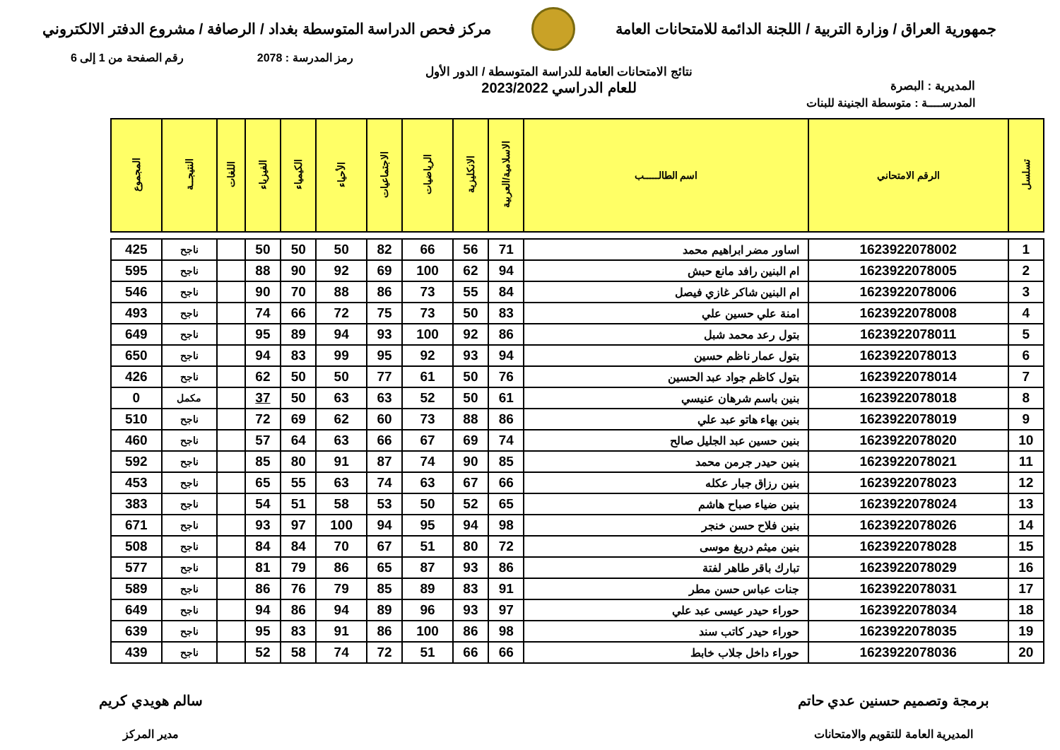جمهورية العراق / وزارة التربية / اللجنة الدائمة للامتحانات العامة
مركز فحص الدراسة المتوسطة بغداد / الرصافة / مشروع الدفتر الالكتروني
رمز المدرسة : 2078 رقم الصفحة من 1 إلى 6
المديرية : البصرة
نتائج الامتحانات العامة للدراسة المتوسطة / الدور الأول
للعام الدراسي 2023/2022
المدرســــة : متوسطة الجنينة للبنات
| تسلسل | الرقم الامتحاني | اسم الطالـــــب | الاسلامية/العربية | الانكليزية | الرياضيات | الاجتماعيات | الأحياء | الكيمياء | الفيزياء | اللغات | النتيجــة | المجموع |
| --- | --- | --- | --- | --- | --- | --- | --- | --- | --- | --- | --- | --- |
| 1 | 1623922078002 | اساور مضر ابراهيم محمد | 71 | 56 | 66 | 82 | 50 | 50 | 50 | | ناجح | 425 |
| 2 | 1623922078005 | ام البنين رافد مانع حبش | 94 | 62 | 100 | 69 | 92 | 90 | 88 | | ناجح | 595 |
| 3 | 1623922078006 | ام البنين شاكر غازي فيصل | 84 | 55 | 73 | 86 | 88 | 70 | 90 | | ناجح | 546 |
| 4 | 1623922078008 | امنة علي حسين علي | 83 | 50 | 73 | 75 | 72 | 66 | 74 | | ناجح | 493 |
| 5 | 1623922078011 | بتول رعد محمد شبل | 86 | 92 | 100 | 93 | 94 | 89 | 95 | | ناجح | 649 |
| 6 | 1623922078013 | بتول عمار ناظم حسين | 94 | 93 | 92 | 95 | 99 | 83 | 94 | | ناجح | 650 |
| 7 | 1623922078014 | بتول كاظم جواد عبد الحسين | 76 | 50 | 61 | 77 | 50 | 50 | 62 | | ناجح | 426 |
| 8 | 1623922078018 | بنين باسم شرهان عنيسي | 61 | 50 | 52 | 63 | 63 | 50 | 37 | | مكمل | 0 |
| 9 | 1623922078019 | بنين بهاء هاتو عبد علي | 86 | 88 | 73 | 60 | 62 | 69 | 72 | | ناجح | 510 |
| 10 | 1623922078020 | بنين حسين عبد الجليل صالح | 74 | 69 | 67 | 66 | 63 | 64 | 57 | | ناجح | 460 |
| 11 | 1623922078021 | بنين حيدر جرمن محمد | 85 | 90 | 74 | 87 | 91 | 80 | 85 | | ناجح | 592 |
| 12 | 1623922078023 | بنين رزاق جبار عكله | 66 | 67 | 63 | 74 | 63 | 55 | 65 | | ناجح | 453 |
| 13 | 1623922078024 | بنين ضياء صباح هاشم | 65 | 52 | 50 | 53 | 58 | 51 | 54 | | ناجح | 383 |
| 14 | 1623922078026 | بنين فلاح حسن خنجر | 98 | 94 | 95 | 94 | 100 | 97 | 93 | | ناجح | 671 |
| 15 | 1623922078028 | بنين ميثم دريغ موسى | 72 | 80 | 51 | 67 | 70 | 84 | 84 | | ناجح | 508 |
| 16 | 1623922078029 | تبارك باقر طاهر لفتة | 86 | 93 | 87 | 65 | 86 | 79 | 81 | | ناجح | 577 |
| 17 | 1623922078031 | جنات عباس حسن مطر | 91 | 83 | 89 | 85 | 79 | 76 | 86 | | ناجح | 589 |
| 18 | 1623922078034 | حوراء حيدر عيسى عبد علي | 97 | 93 | 96 | 89 | 94 | 86 | 94 | | ناجح | 649 |
| 19 | 1623922078035 | حوراء حيدر كاتب سند | 98 | 86 | 100 | 86 | 91 | 83 | 95 | | ناجح | 639 |
| 20 | 1623922078036 | حوراء داخل جلاب خابط | 66 | 66 | 51 | 72 | 74 | 58 | 52 | | ناجح | 439 |
برمجة وتصميم حسنين عدي حاتم
المديرية العامة للتقويم والامتحانات
سالم هويدي كريم
مدير المركز